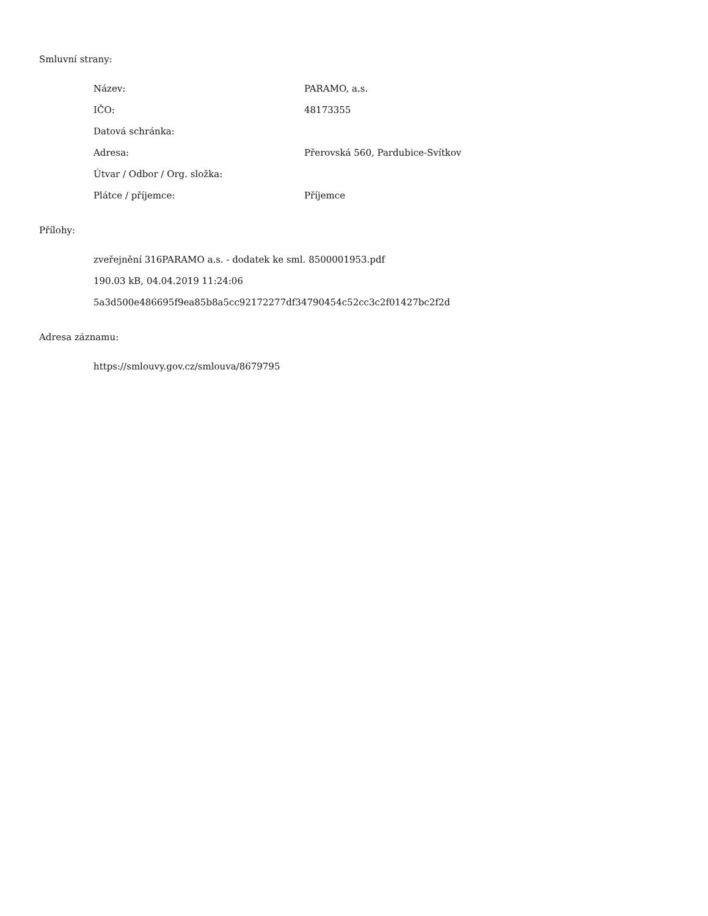Smluvní strany:
| Název: | PARAMO, a.s. |
| IČO: | 48173355 |
| Datová schránka: | |
| Adresa: | Přerovská 560, Pardubice-Svítkov |
| Útvar / Odbor / Org. složka: | |
| Plátce / příjemce: | Příjemce |
Přílohy:
zveřejnění 316PARAMO a.s. - dodatek ke sml. 8500001953.pdf
190.03 kB, 04.04.2019 11:24:06
5a3d500e486695f9ea85b8a5cc92172277df34790454c52cc3c2f01427bc2f2d
Adresa záznamu:
https://smlouvy.gov.cz/smlouva/8679795